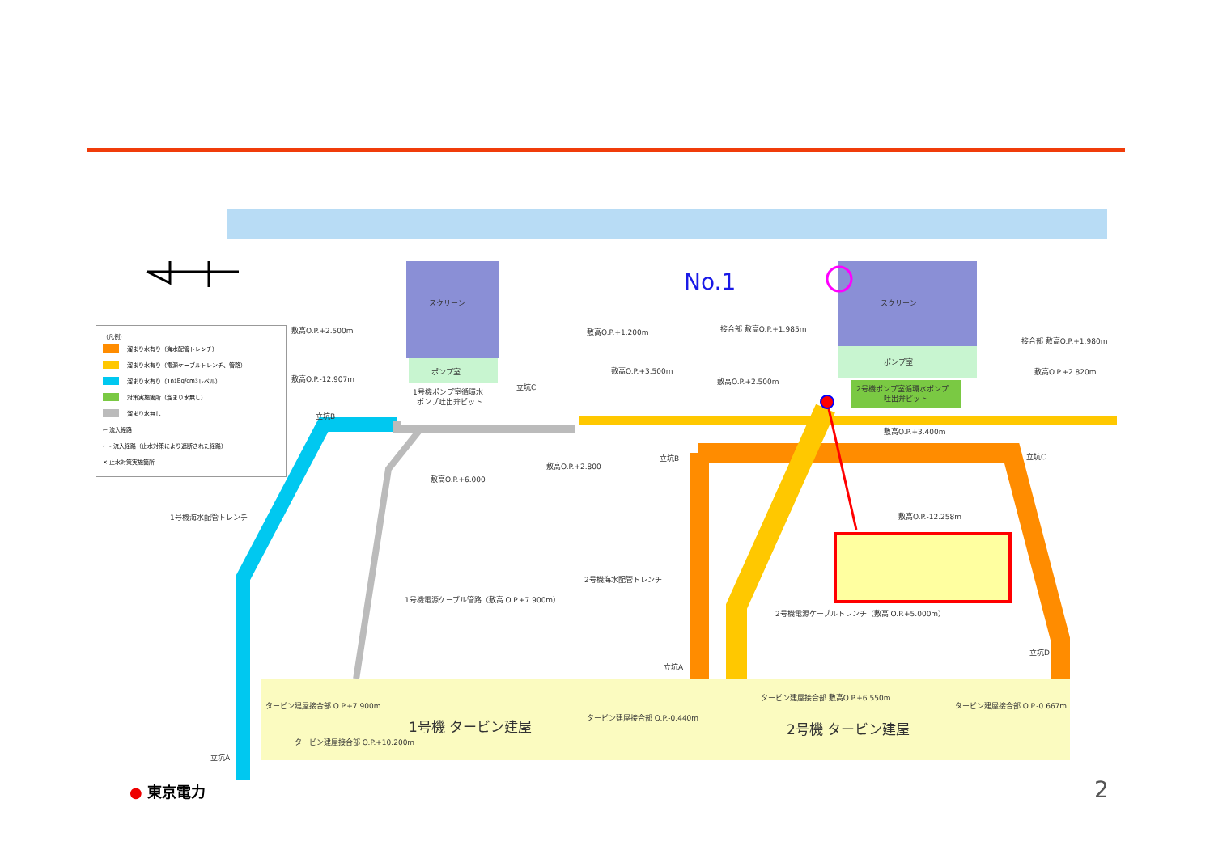スクリーン
スクリーン
ポンプ室
ポンプ室
1号機ポンプ室循環水
ポンプ吐出弁ピット
2号機ポンプ室循環水ポンプ
吐出弁ピット
敷高O.P.+2.500m
敷高O.P.-12.907m
敷高O.P.+1.200m
敷高O.P.+3.500m
接合部 敷高O.P.+1.985m
敷高O.P.+2.500m
接合部 敷高O.P.+1.980m
敷高O.P.+2.820m
敷高O.P.+3.400m
敷高O.P.+2.800
敷高O.P.+6.000
敷高O.P.-12.258m
立坑B
立坑C
立坑B
立坑C
立坑D
立坑A
立坑A
1号機海水配管トレンチ
2号機海水配管トレンチ
1号機電源ケーブル管路（敷高 O.P.+7.900m）
2号機電源ケーブルトレンチ（敷高 O.P.+5.000m）
タービン建屋接合部 O.P.+7.900m
タービン建屋接合部 O.P.+10.200m
タービン建屋接合部 O.P.-0.440m
タービン建屋接合部 敷高O.P.+6.550m
タービン建屋接合部 O.P.-0.667m
1号機 タービン建屋
2号機 タービン建屋
No.1
（凡例）
溜まり水有り（海水配管トレンチ）
溜まり水有り（電源ケーブルトレンチ、管路）
溜まり水有り（10<sup>1</sup>Bq/cm<sup>3</sup>レベル）
対策実施箇所（溜まり水無し）
溜まり水無し
← 流入経路
← - 流入経路（止水対策により遮断された経路）
✕ 止水対策実施箇所
● 東京電力 2